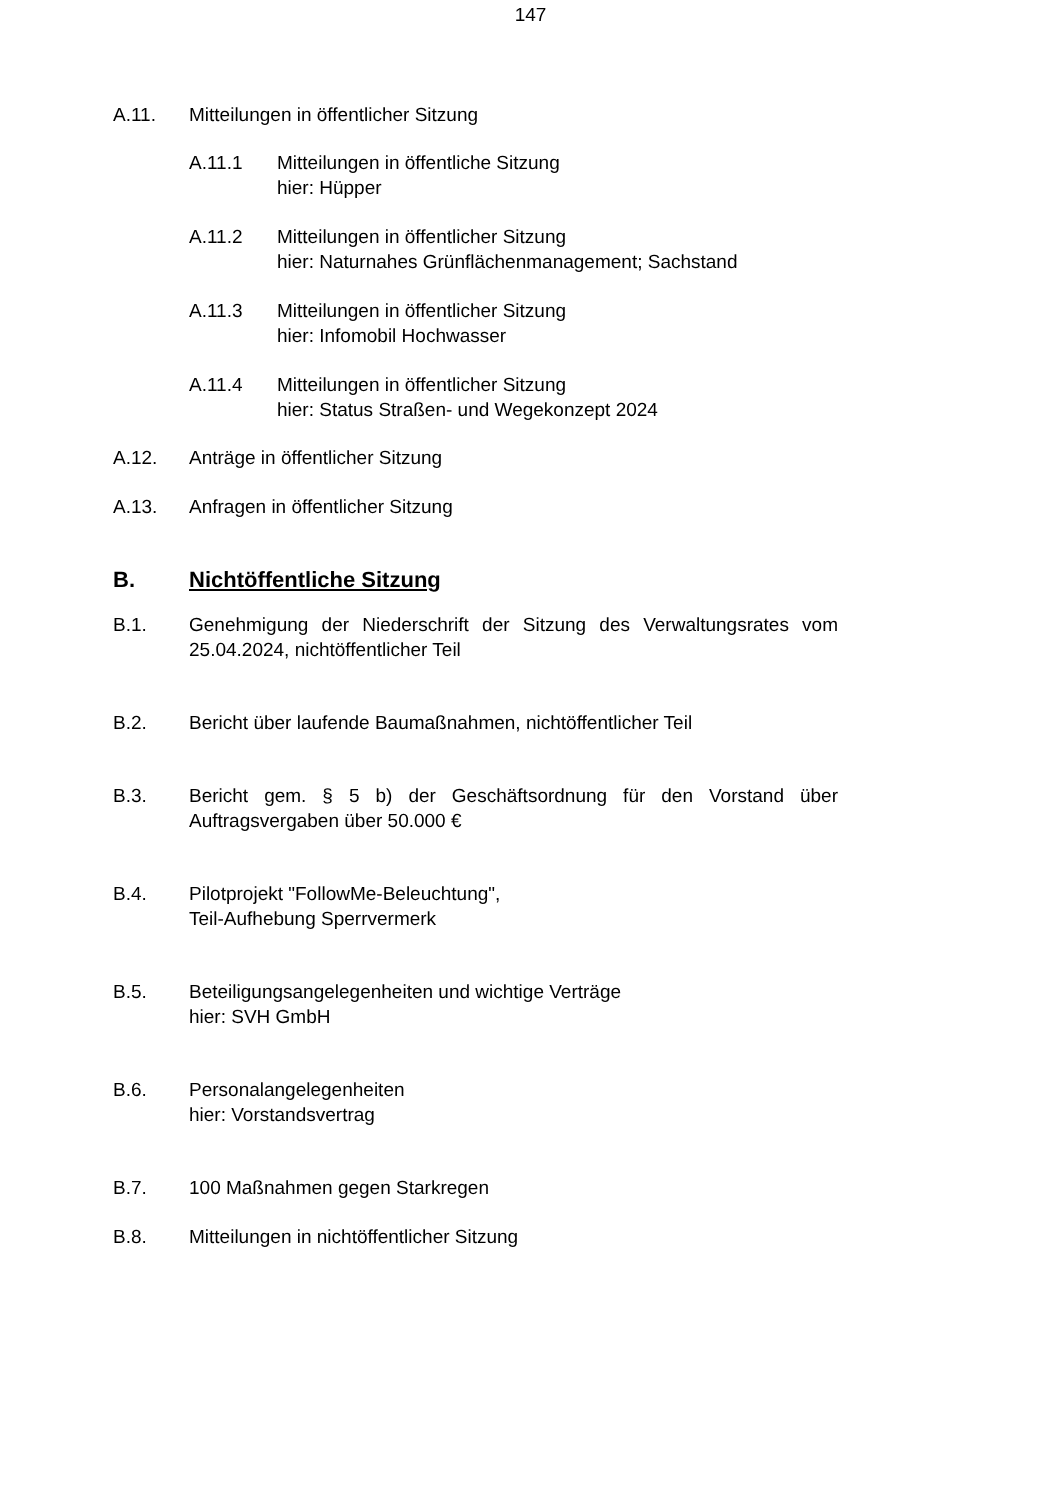147
A.11. Mitteilungen in öffentlicher Sitzung
A.11.1 Mitteilungen in öffentliche Sitzung
hier: Hüpper
A.11.2 Mitteilungen in öffentlicher Sitzung
hier: Naturnahes Grünflächenmanagement; Sachstand
A.11.3 Mitteilungen in öffentlicher Sitzung
hier: Infomobil Hochwasser
A.11.4 Mitteilungen in öffentlicher Sitzung
hier: Status Straßen- und Wegekonzept 2024
A.12. Anträge in öffentlicher Sitzung
A.13. Anfragen in öffentlicher Sitzung
B. Nichtöffentliche Sitzung
B.1. Genehmigung der Niederschrift der Sitzung des Verwaltungsrates vom 25.04.2024, nichtöffentlicher Teil
B.2. Bericht über laufende Baumaßnahmen, nichtöffentlicher Teil
B.3. Bericht gem. § 5 b) der Geschäftsordnung für den Vorstand über Auftragsvergaben über 50.000 €
B.4. Pilotprojekt "FollowMe-Beleuchtung",
Teil-Aufhebung Sperrvermerk
B.5. Beteiligungsangelegenheiten und wichtige Verträge
hier: SVH GmbH
B.6. Personalangelegenheiten
hier: Vorstandsvertrag
B.7. 100 Maßnahmen gegen Starkregen
B.8. Mitteilungen in nichtöffentlicher Sitzung